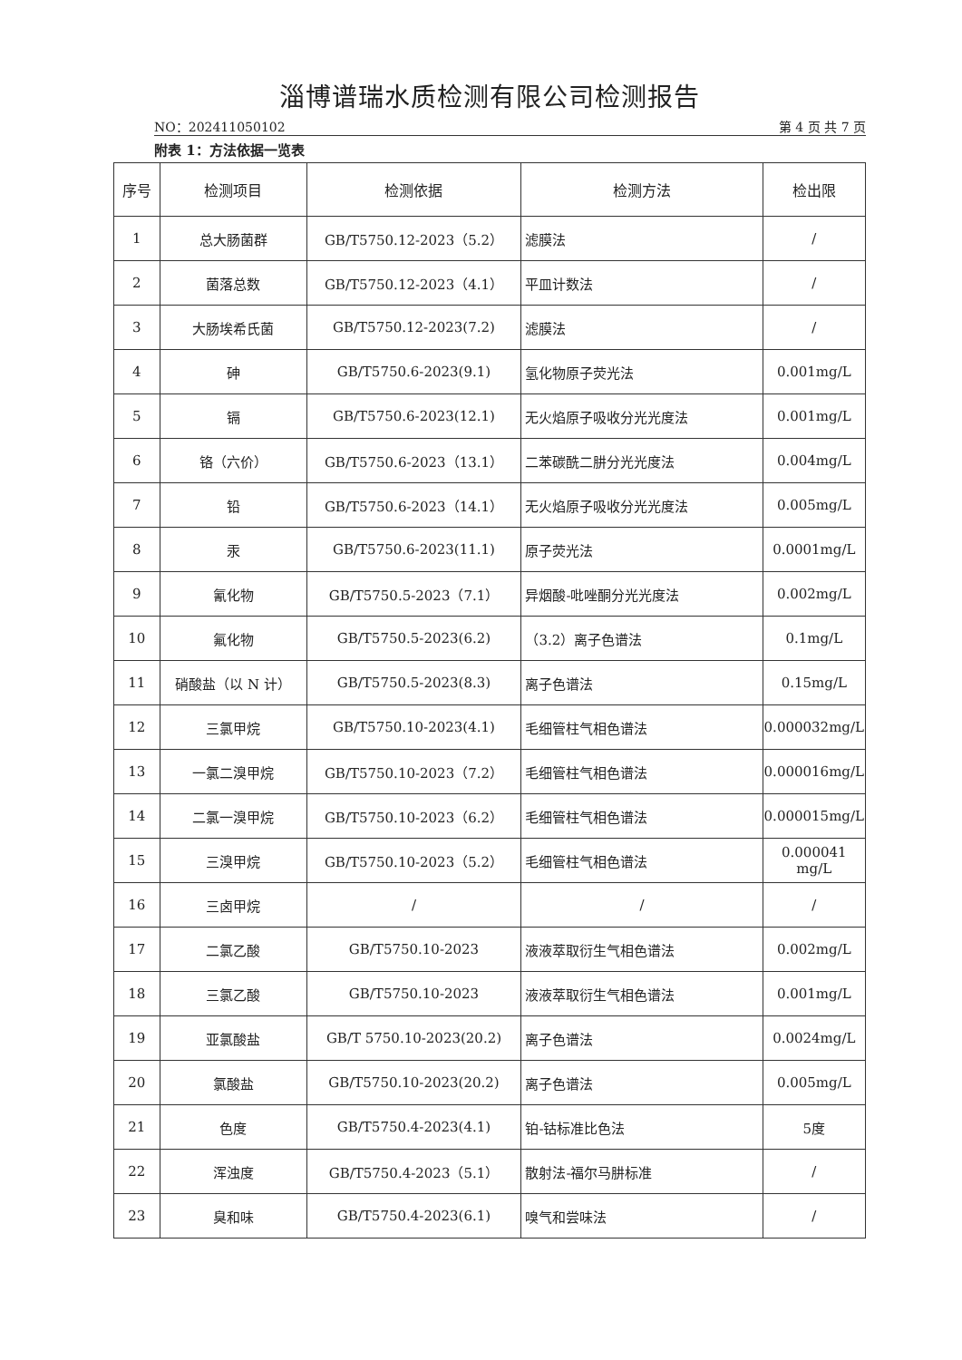淄博谱瑞水质检测有限公司检测报告
NO：202411050102 第 4 页 共 7 页
附表 1：方法依据一览表
| 序号 | 检测项目 | 检测依据 | 检测方法 | 检出限 |
| --- | --- | --- | --- | --- |
| 1 | 总大肠菌群 | GB/T5750.12-2023（5.2） | 滤膜法 | / |
| 2 | 菌落总数 | GB/T5750.12-2023（4.1） | 平皿计数法 | / |
| 3 | 大肠埃希氏菌 | GB/T5750.12-2023(7.2) | 滤膜法 | / |
| 4 | 砷 | GB/T5750.6-2023(9.1) | 氢化物原子荧光法 | 0.001mg/L |
| 5 | 镉 | GB/T5750.6-2023(12.1) | 无火焰原子吸收分光光度法 | 0.001mg/L |
| 6 | 铬（六价） | GB/T5750.6-2023（13.1） | 二苯碳酰二肼分光光度法 | 0.004mg/L |
| 7 | 铅 | GB/T5750.6-2023（14.1） | 无火焰原子吸收分光光度法 | 0.005mg/L |
| 8 | 汞 | GB/T5750.6-2023(11.1) | 原子荧光法 | 0.0001mg/L |
| 9 | 氰化物 | GB/T5750.5-2023（7.1） | 异烟酸-吡唑酮分光光度法 | 0.002mg/L |
| 10 | 氟化物 | GB/T5750.5-2023(6.2) | （3.2）离子色谱法 | 0.1mg/L |
| 11 | 硝酸盐（以 N 计） | GB/T5750.5-2023(8.3) | 离子色谱法 | 0.15mg/L |
| 12 | 三氯甲烷 | GB/T5750.10-2023(4.1) | 毛细管柱气相色谱法 | 0.000032mg/L |
| 13 | 一氯二溴甲烷 | GB/T5750.10-2023（7.2） | 毛细管柱气相色谱法 | 0.000016mg/L |
| 14 | 二氯一溴甲烷 | GB/T5750.10-2023（6.2） | 毛细管柱气相色谱法 | 0.000015mg/L |
| 15 | 三溴甲烷 | GB/T5750.10-2023（5.2） | 毛细管柱气相色谱法 | 0.000041 mg/L |
| 16 | 三卤甲烷 | / | / | / |
| 17 | 二氯乙酸 | GB/T5750.10-2023 | 液液萃取衍生气相色谱法 | 0.002mg/L |
| 18 | 三氯乙酸 | GB/T5750.10-2023 | 液液萃取衍生气相色谱法 | 0.001mg/L |
| 19 | 亚氯酸盐 | GB/T 5750.10-2023(20.2) | 离子色谱法 | 0.0024mg/L |
| 20 | 氯酸盐 | GB/T5750.10-2023(20.2) | 离子色谱法 | 0.005mg/L |
| 21 | 色度 | GB/T5750.4-2023(4.1) | 铂-钴标准比色法 | 5度 |
| 22 | 浑浊度 | GB/T5750.4-2023（5.1） | 散射法-福尔马肼标准 | / |
| 23 | 臭和味 | GB/T5750.4-2023(6.1) | 嗅气和尝味法 | / |